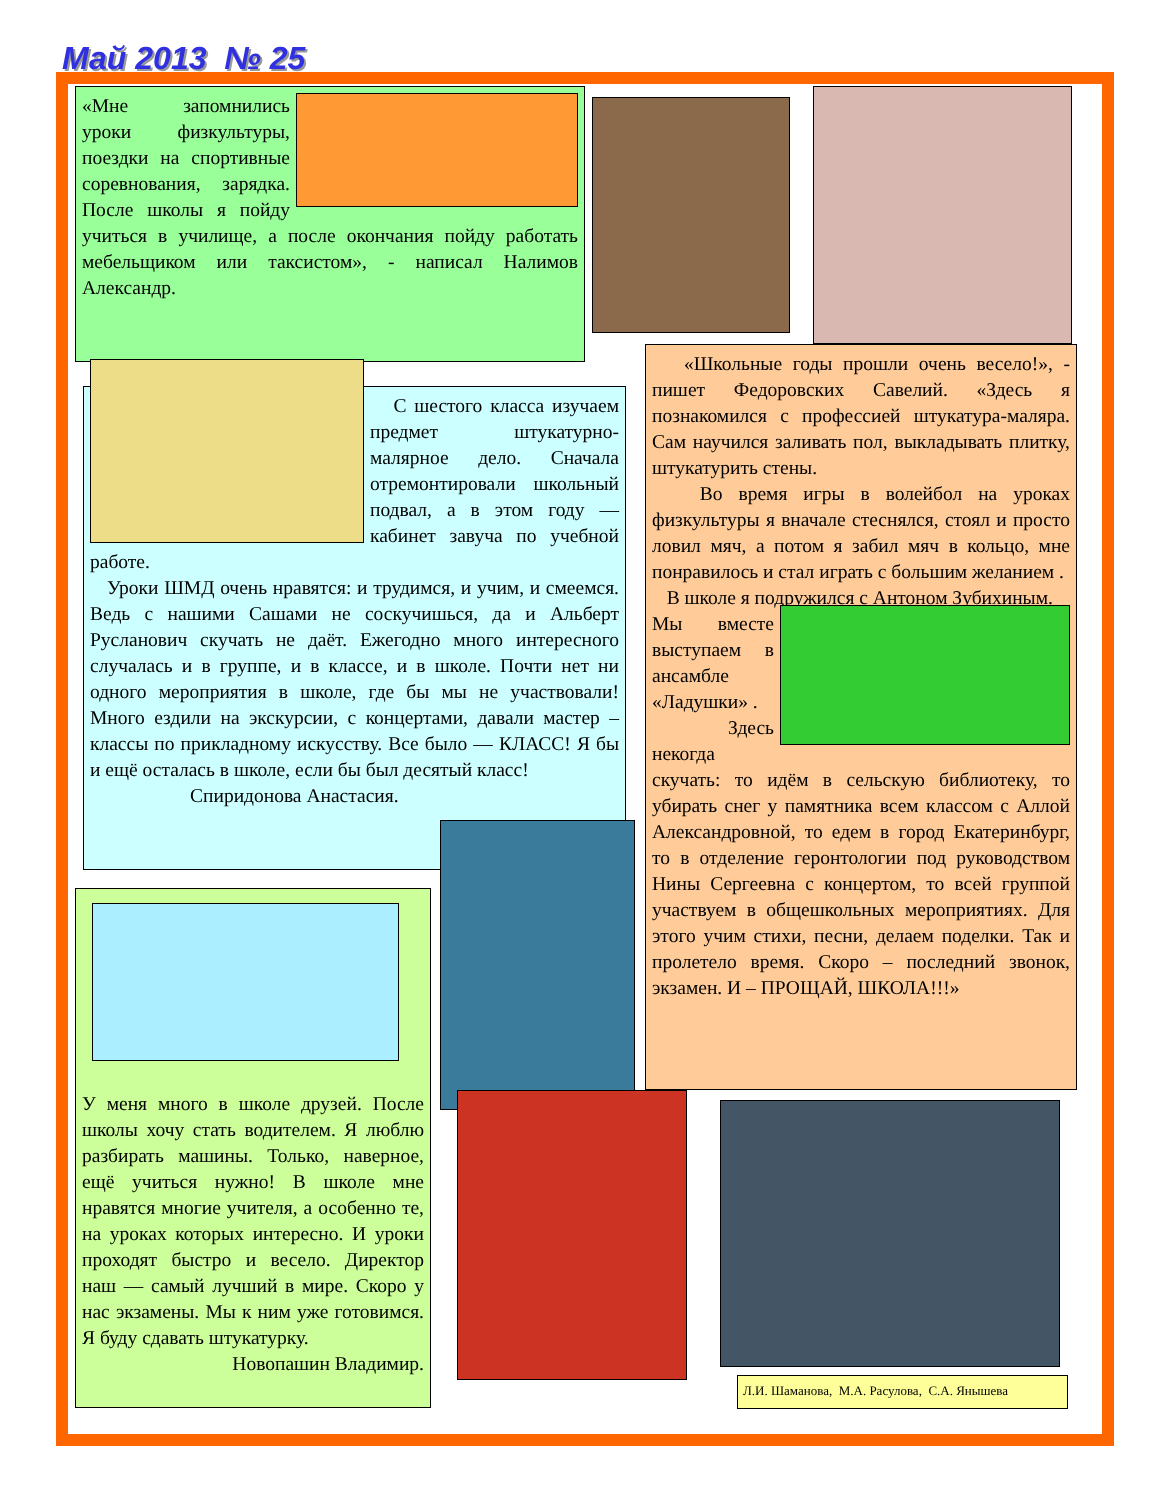Май 2013 № 25
«Мне запомнились уроки физкультуры, поездки на спортивные соревнования, зарядка. После школы я пойду учиться в училище, а после окончания пойду работать мебельщиком или таксистом», - написал Налимов Александр.
С шестого класса изучаем предмет штукатурно-малярное дело. Сначала отремонтировали школьный подвал, а в этом году — кабинет завуча по учебной работе.
Уроки ШМД очень нравятся: и трудимся, и учим, и смеемся. Ведь с нашими Сашами не соскучишься, да и Альберт Русланович скучать не даёт. Ежегодно много интересного случалась и в группе, и в классе, и в школе. Почти нет ни одного мероприятия в школе, где бы мы не участвовали! Много ездили на экскурсии, с концертами, давали мастер – классы по прикладному искусству. Все было — КЛАСС! Я бы и ещё осталась в школе, если бы был десятый класс!
Спиридонова Анастасия.
«Школьные годы прошли очень весело!», - пишет Федоровских Савелий. «Здесь я познакомился с профессией штукатура-маляра. Сам научился заливать пол, выкладывать плитку, штукатурить стены.
Во время игры в волейбол на уроках физкультуры я вначале стеснялся, стоял и просто ловил мяч, а потом я забил мяч в кольцо, мне понравилось и стал играть с большим желанием .
В школе я подружился с Антоном Зубихиным.
Мы вместе выступаем в ансамбле «Ладушки» .
Здесь некогда скучать: то идём в сельскую библиотеку, то убирать снег у памятника всем классом с Аллой Александровной, то едем в город Екатеринбург, то в отделение геронтологии под руководством Нины Сергеевна с концертом, то всей группой участвуем в общешкольных мероприятиях. Для этого учим стихи, песни, делаем поделки. Так и пролетело время. Скоро – последний звонок, экзамен. И – ПРОЩАЙ, ШКОЛА!!!»
У меня много в школе друзей. После школы хочу стать водителем. Я люблю разбирать машины. Только, наверное, ещё учиться нужно! В школе мне нравятся многие учителя, а особенно те, на уроках которых интересно. И уроки проходят быстро и весело. Директор наш — самый лучший в мире. Скоро у нас экзамены. Мы к ним уже готовимся. Я буду сдавать штукатурку.
Новопашин Владимир.
Л.И. Шаманова, М.А. Расулова, С.А. Янышева